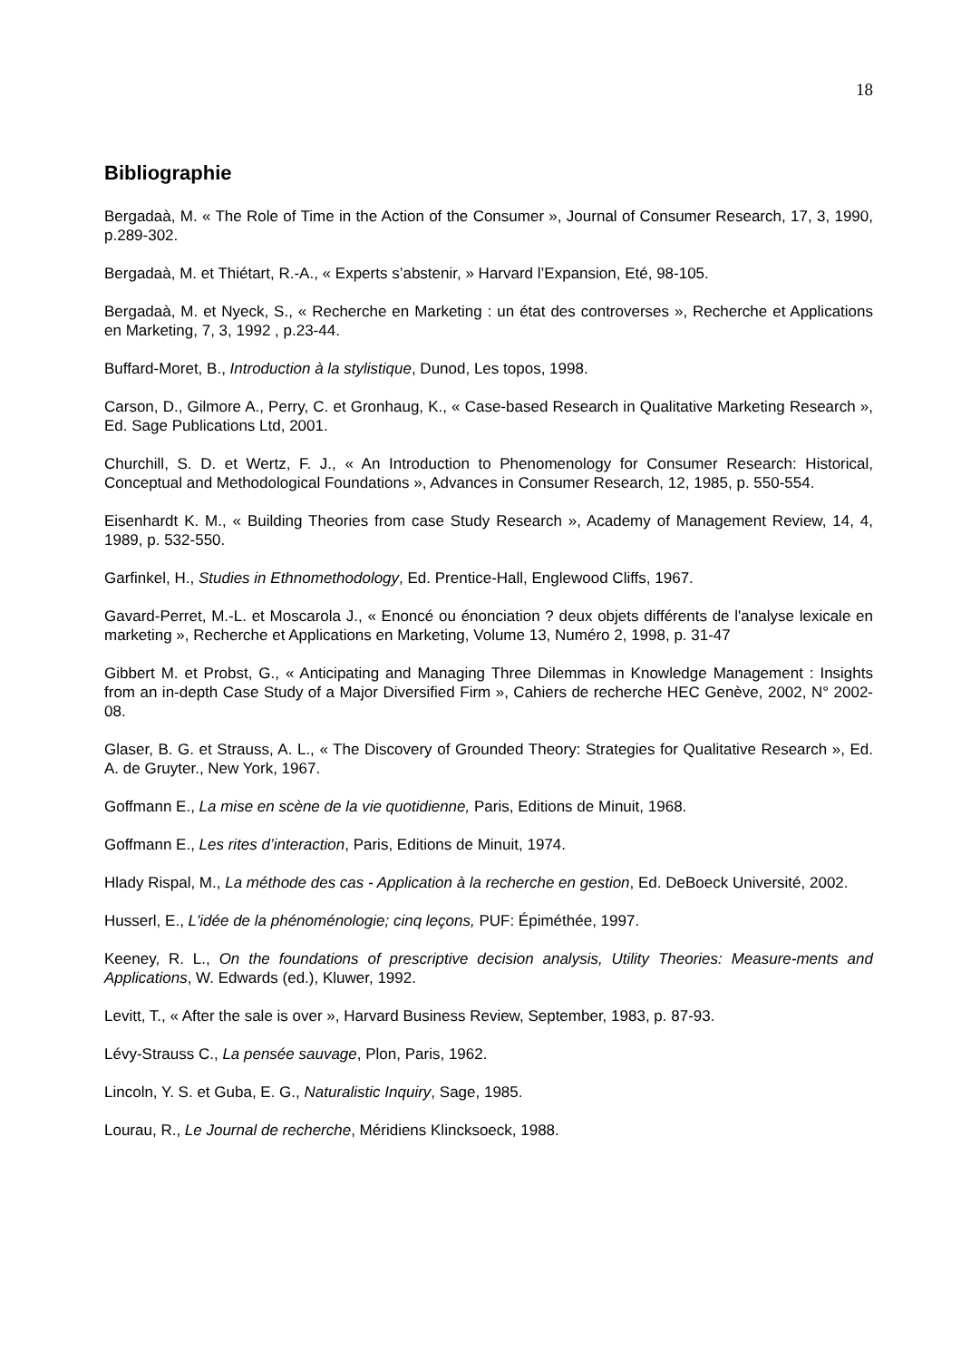18
Bibliographie
Bergadaà, M. « The Role of Time in the Action of the Consumer », Journal of Consumer Research, 17, 3, 1990, p.289-302.
Bergadaà, M. et Thiétart, R.-A., « Experts s’abstenir, » Harvard l’Expansion, Eté, 98-105.
Bergadaà, M. et Nyeck, S., « Recherche en Marketing : un état des controverses », Recherche et Applications en Marketing, 7, 3, 1992 , p.23-44.
Buffard-Moret, B., Introduction à la stylistique, Dunod, Les topos, 1998.
Carson, D., Gilmore A., Perry, C. et Gronhaug, K., « Case-based Research in Qualitative Marketing Research », Ed. Sage Publications Ltd, 2001.
Churchill, S. D. et Wertz, F. J., « An Introduction to Phenomenology for Consumer Research: Historical, Conceptual and Methodological Foundations », Advances in Consumer Research, 12, 1985, p. 550-554.
Eisenhardt K. M., « Building Theories from case Study Research », Academy of Management Review, 14, 4, 1989, p. 532-550.
Garfinkel, H., Studies in Ethnomethodology, Ed. Prentice-Hall, Englewood Cliffs, 1967.
Gavard-Perret, M.-L. et Moscarola J., « Enoncé ou énonciation ? deux objets différents de l'analyse lexicale en marketing », Recherche et Applications en Marketing, Volume 13, Numéro 2, 1998, p. 31-47
Gibbert M. et Probst, G., « Anticipating and Managing Three Dilemmas in Knowledge Management : Insights from an in-depth Case Study of a Major Diversified Firm », Cahiers de recherche HEC Genève, 2002, N° 2002-08.
Glaser, B. G. et Strauss, A. L., « The Discovery of Grounded Theory: Strategies for Qualitative Research », Ed. A. de Gruyter., New York, 1967.
Goffmann E., La mise en scène de la vie quotidienne, Paris, Editions de Minuit, 1968.
Goffmann E., Les rites d’interaction, Paris, Editions de Minuit, 1974.
Hlady Rispal, M., La méthode des cas - Application à la recherche en gestion, Ed. DeBoeck Université, 2002.
Husserl, E., L'idée de la phénoménologie; cinq leçons, PUF: Épiméthée, 1997.
Keeney, R. L., On the foundations of prescriptive decision analysis, Utility Theories: Measure-ments and Applications, W. Edwards (ed.), Kluwer, 1992.
Levitt, T., « After the sale is over », Harvard Business Review, September, 1983, p. 87-93.
Lévy-Strauss C., La pensée sauvage, Plon, Paris, 1962.
Lincoln, Y. S. et Guba, E. G., Naturalistic Inquiry, Sage, 1985.
Lourau, R., Le Journal de recherche, Méridiens Klincksoeck, 1988.